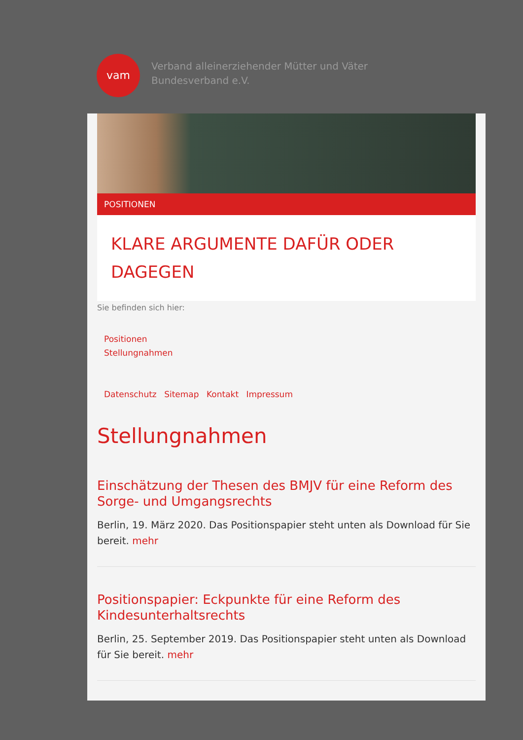vam
Verband alleinerziehender Mütter und Väter
Bundesverband e.V.
POSITIONEN
KLARE ARGUMENTE DAFÜR ODER DAGEGEN
Sie befinden sich hier:
Positionen
Stellungnahmen
Datenschutz Sitemap Kontakt Impressum
Stellungnahmen
Einschätzung der Thesen des BMJV für eine Reform des Sorge- und Umgangsrechts
Berlin, 19. März 2020. Das Positionspapier steht unten als Download für Sie bereit. mehr
Positionspapier: Eckpunkte für eine Reform des Kindesunterhaltsrechts
Berlin, 25. September 2019. Das Positionspapier steht unten als Download für Sie bereit. mehr